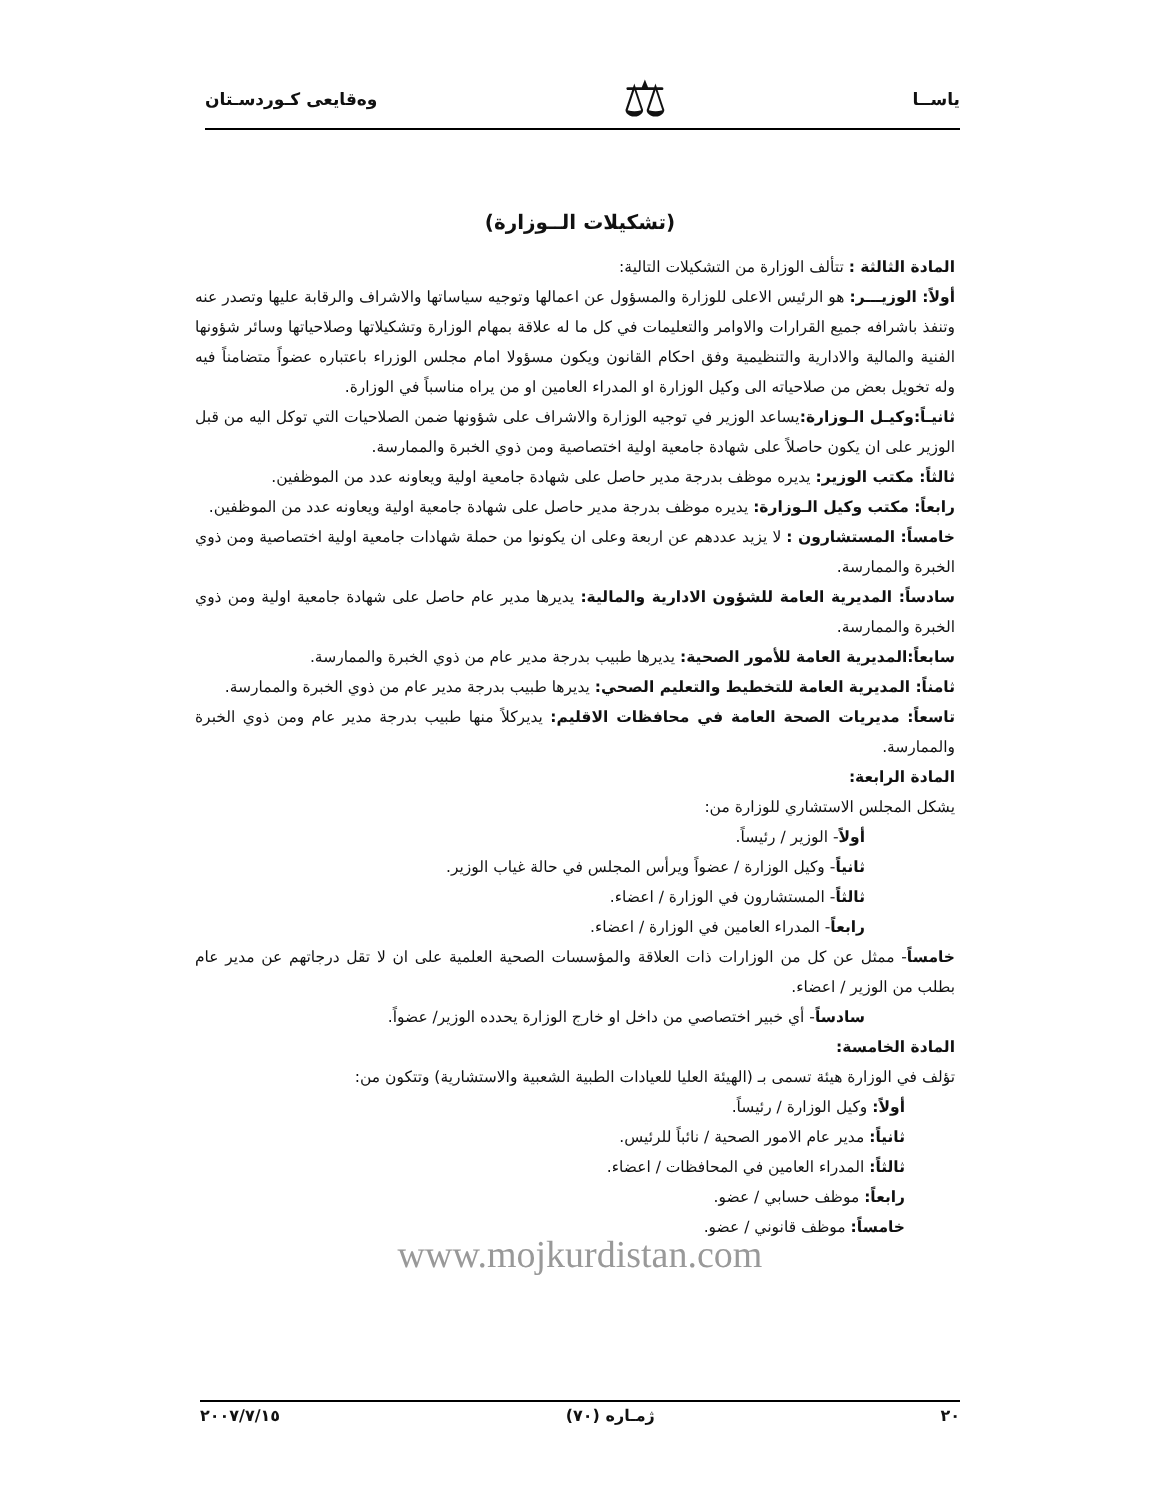ياســا ⚖ وەقايعى كـوردسـتان
(تشكيلات الــوزارة)
المادة الثالثة : تتألف الوزارة من التشكيلات التالية:
أولاً: الوزيـــر: هو الرئيس الاعلى للوزارة والمسؤول عن اعمالها وتوجيه سياساتها والاشراف والرقابة عليها وتصدر عنه وتنفذ باشرافه جميع القرارات والاوامر والتعليمات في كل ما له علاقة بمهام الوزارة وتشكيلاتها وصلاحياتها وسائر شؤونها الفنية والمالية والادارية والتنظيمية وفق احكام القانون ويكون مسؤولا امام مجلس الوزراء باعتباره عضواً متضامناً فيه وله تخويل بعض من صلاحياته الى وكيل الوزارة او المدراء العامين او من يراه مناسباً في الوزارة.
ثانيـاً:وكيـل الـوزارة: يساعد الوزير في توجيه الوزارة والاشراف على شؤونها ضمن الصلاحيات التي توكل اليه من قبل الوزير على ان يكون حاصلاً على شهادة جامعية اولية اختصاصية ومن ذوي الخبرة والممارسة.
ثالثاً: مكتب الوزير: يديره موظف بدرجة مدير حاصل على شهادة جامعية اولية ويعاونه عدد من الموظفين.
رابعاً: مكتب وكيل الـوزارة: يديره موظف بدرجة مدير حاصل على شهادة جامعية اولية ويعاونه عدد من الموظفين.
خامساً: المستشارون : لا يزيد عددهم عن اربعة وعلى ان يكونوا من حملة شهادات جامعية اولية اختصاصية ومن ذوي الخبرة والممارسة.
سادساً: المديرية العامة للشؤون الادارية والمالية: يديرها مدير عام حاصل على شهادة جامعية اولية ومن ذوي الخبرة والممارسة.
سابعاً:المديرية العامة للأمور الصحية: يديرها طبيب بدرجة مدير عام من ذوي الخبرة والممارسة.
ثامناً: المديرية العامة للتخطيط والتعليم الصحي: يديرها طبيب بدرجة مدير عام من ذوي الخبرة والممارسة.
تاسعاً: مديريات الصحة العامة في محافظات الاقليم: يديركلاً منها طبيب بدرجة مدير عام ومن ذوي الخبرة والممارسة.
المادة الرابعة:
يشكل المجلس الاستشاري للوزارة من:
أولاً- الوزير / رئيساً.
ثانياً- وكيل الوزارة / عضواً ويرأس المجلس في حالة غياب الوزير.
ثالثاً- المستشارون في الوزارة / اعضاء.
رابعاً- المدراء العامين في الوزارة / اعضاء.
خامساً- ممثل عن كل من الوزارات ذات العلاقة والمؤسسات الصحية العلمية على ان لا تقل درجاتهم عن مدير عام بطلب من الوزير / اعضاء.
سادساً- أي خبير اختصاصي من داخل او خارج الوزارة يحدده الوزير/ عضواً.
المادة الخامسة:
تؤلف في الوزارة هيئة تسمى بـ (الهيئة العليا للعيادات الطبية الشعبية والاستشارية) وتتكون من:
أولاً: وكيل الوزارة / رئيساً.
ثانياً: مدير عام الامور الصحية / نائباً للرئيس.
ثالثاً: المدراء العامين في المحافظات / اعضاء.
رابعاً: موظف حسابي / عضو.
خامساً: موظف قانوني / عضو.
www.mojkurdistan.com
٢٠ ژمـاره (٧٠) ٢٠٠٧/٧/١٥